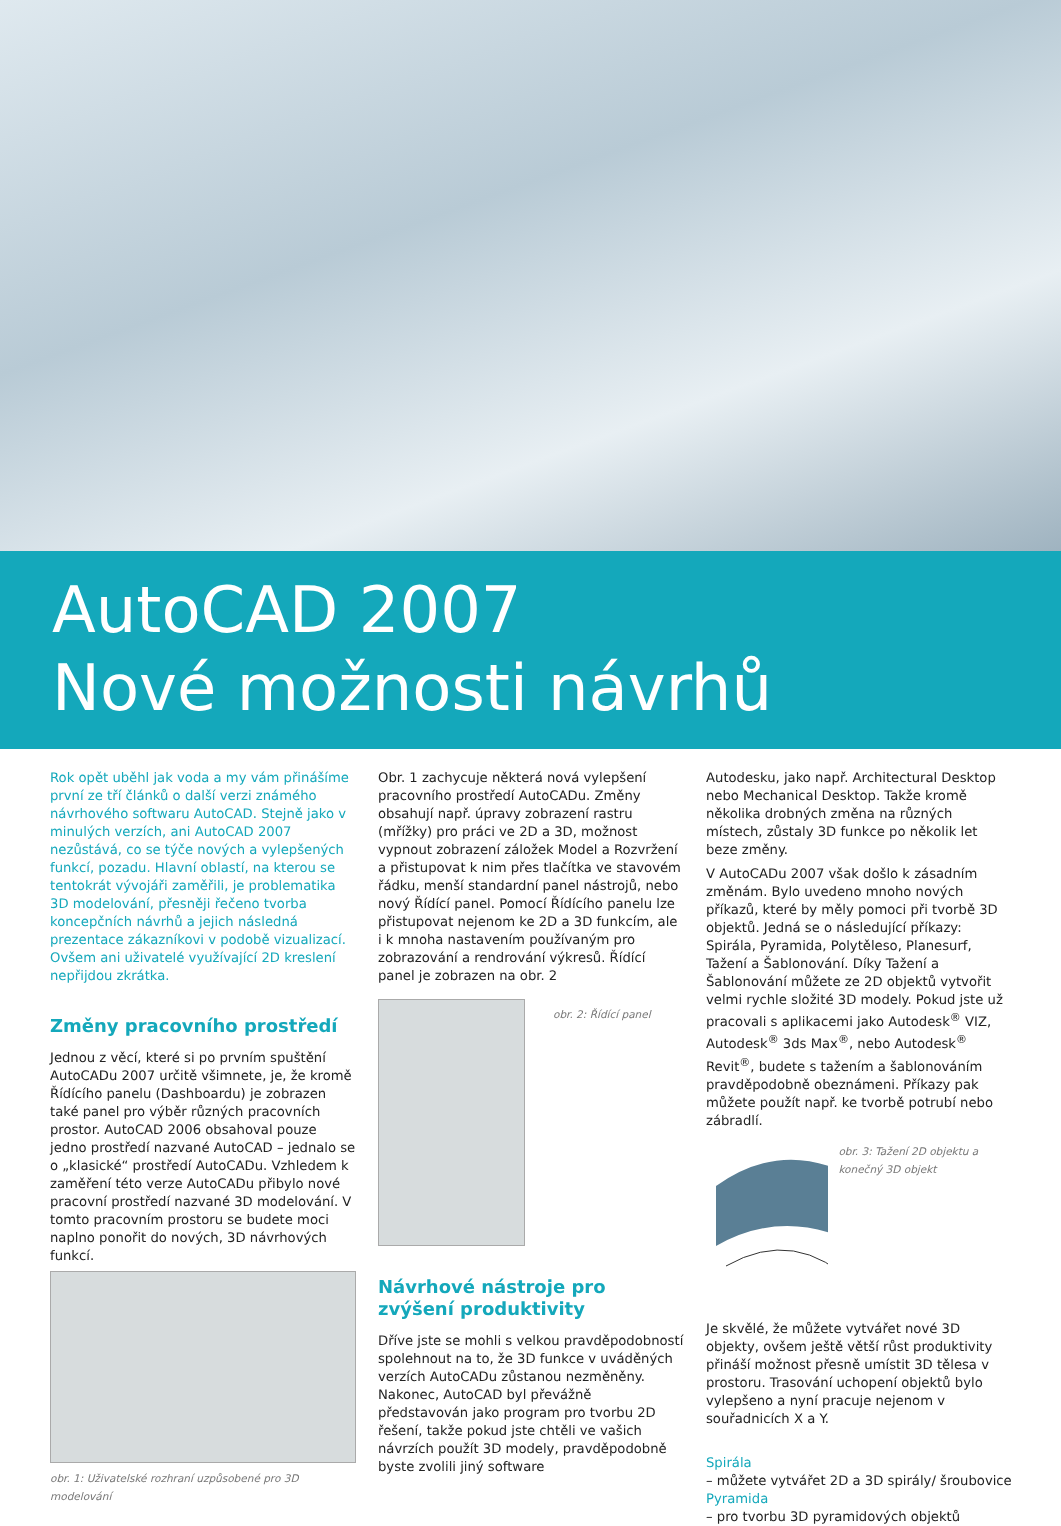AutoCAD 2007
Nové možnosti návrhů
Rok opět uběhl jak voda a my vám přinášíme první ze tří článků o další verzi známého návrhového softwaru AutoCAD. Stejně jako v minulých verzích, ani AutoCAD 2007 nezůstává, co se týče nových a vylepšených funkcí, pozadu. Hlavní oblastí, na kterou se tentokrát vývojáři zaměřili, je problematika 3D modelování, přesněji řečeno tvorba koncepčních návrhů a jejich následná prezentace zákazníkovi v podobě vizualizací. Ovšem ani uživatelé využívající 2D kreslení nepřijdou zkrátka.
Změny pracovního prostředí
Jednou z věcí, které si po prvním spuštění AutoCADu 2007 určitě všimnete, je, že kromě Řídícího panelu (Dashboardu) je zobrazen také panel pro výběr různých pracovních prostor. AutoCAD 2006 obsahoval pouze jedno prostředí nazvané AutoCAD – jednalo se o „klasické“ prostředí AutoCADu. Vzhledem k zaměření této verze AutoCADu přibylo nové pracovní prostředí nazvané 3D modelování. V tomto pracovním prostoru se budete moci naplno ponořit do nových, 3D návrhových funkcí.
obr. 1: Uživatelské rozhraní uzpůsobené pro 3D modelování
Obr. 1 zachycuje některá nová vylepšení pracovního prostředí AutoCADu. Změny obsahují např. úpravy zobrazení rastru (mřížky) pro práci ve 2D a 3D, možnost vypnout zobrazení záložek Model a Rozvržení a přistupovat k nim přes tlačítka ve stavovém řádku, menší standardní panel nástrojů, nebo nový Řídící panel. Pomocí Řídícího panelu lze přistupovat nejenom ke 2D a 3D funkcím, ale i k mnoha nastavením používaným pro zobrazování a rendrování výkresů. Řídící panel je zobrazen na obr. 2
obr. 2: Řídící panel
Návrhové nástroje pro zvýšení produktivity
Dříve jste se mohli s velkou pravděpodobností spolehnout na to, že 3D funkce v uváděných verzích AutoCADu zůstanou nezměněny. Nakonec, AutoCAD byl převážně představován jako program pro tvorbu 2D řešení, takže pokud jste chtěli ve vašich návrzích použít 3D modely, pravděpodobně byste zvolili jiný software
Autodesku, jako např. Architectural Desktop nebo Mechanical Desktop. Takže kromě několika drobných změna na různých místech, zůstaly 3D funkce po několik let beze změny.
V AutoCADu 2007 však došlo k zásadním změnám. Bylo uvedeno mnoho nových příkazů, které by měly pomoci při tvorbě 3D objektů. Jedná se o následující příkazy: Spirála, Pyramida, Polytěleso, Planesurf, Tažení a Šablonování. Díky Tažení a Šablonování můžete ze 2D objektů vytvořit velmi rychle složité 3D modely. Pokud jste už pracovali s aplikacemi jako Autodesk<sup>®</sup> VIZ, Autodesk<sup>®</sup> 3ds Max<sup>®</sup>, nebo Autodesk<sup>®</sup> Revit<sup>®</sup>, budete s tažením a šablonováním pravděpodobně obeznámeni. Příkazy pak můžete použít např. ke tvorbě potrubí nebo zábradlí.
obr. 3: Tažení 2D objektu a konečný 3D objekt
Je skvělé, že můžete vytvářet nové 3D objekty, ovšem ještě větší růst produktivity přináší možnost přesně umístit 3D tělesa v prostoru. Trasování uchopení objektů bylo vylepšeno a nyní pracuje nejenom v souřadnicích X a Y.
Spirála
– můžete vytvářet 2D a 3D spirály/ šroubovice
Pyramida
– pro tvorbu 3D pyramidových objektů